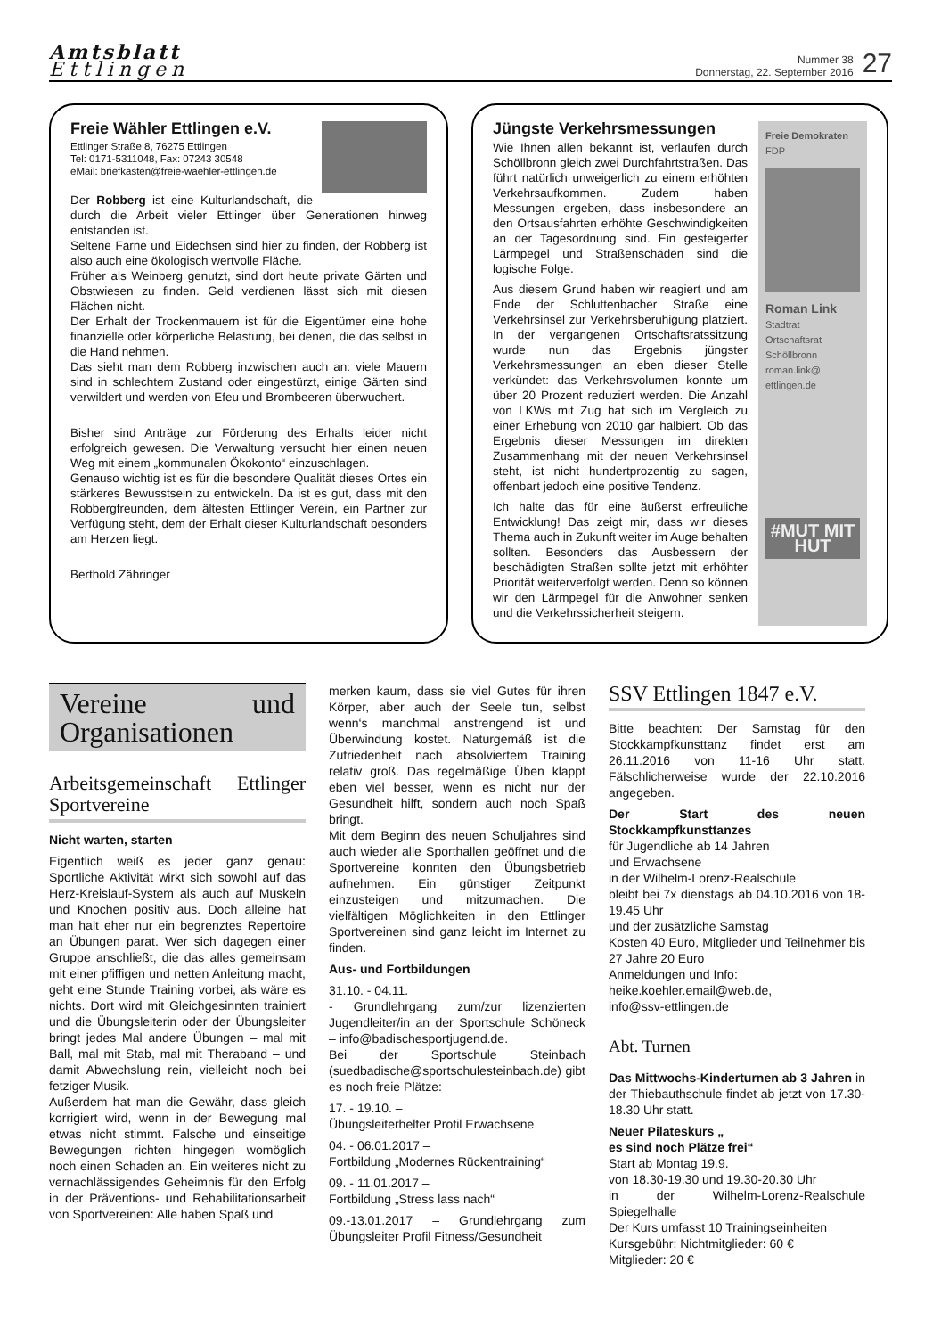Amtsblatt
Ettlingen
Nummer 38
Donnerstag, 22. September 2016
27
Freie Wähler Ettlingen e.V.
Ettlinger Straße 8, 76275 Ettlingen
Tel: 0171-5311048, Fax: 07243 30548
eMail: briefkasten@freie-waehler-ettlingen.de
Der Robberg ist eine Kulturlandschaft, die durch die Arbeit vieler Ettlinger über Generationen hinweg entstanden ist.
Seltene Farne und Eidechsen sind hier zu finden, der Robberg ist also auch eine ökologisch wertvolle Fläche.
Früher als Weinberg genutzt, sind dort heute private Gärten und Obstwiesen zu finden. Geld verdienen lässt sich mit diesen Flächen nicht.
Der Erhalt der Trockenmauern ist für die Eigentümer eine hohe finanzielle oder körperliche Belastung, bei denen, die das selbst in die Hand nehmen.
Das sieht man dem Robberg inzwischen auch an: viele Mauern sind in schlechtem Zustand oder eingestürzt, einige Gärten sind verwildert und werden von Efeu und Brombeeren überwuchert.
Bisher sind Anträge zur Förderung des Erhalts leider nicht erfolgreich gewesen. Die Verwaltung versucht hier einen neuen Weg mit einem „kommunalen Ökokonto“ einzuschlagen.
Genauso wichtig ist es für die besondere Qualität dieses Ortes ein stärkeres Bewusstsein zu entwickeln. Da ist es gut, dass mit den Robbergfreunden, dem ältesten Ettlinger Verein, ein Partner zur Verfügung steht, dem der Erhalt dieser Kulturlandschaft besonders am Herzen liegt.
Berthold Zähringer
Jüngste Verkehrsmessungen
Wie Ihnen allen bekannt ist, verlaufen durch Schöllbronn gleich zwei Durchfahrtstraßen. Das führt natürlich unweigerlich zu einem erhöhten Verkehrsaufkommen. Zudem haben Messungen ergeben, dass insbesondere an den Ortsausfahrten erhöhte Geschwindigkeiten an der Tagesordnung sind. Ein gesteigerter Lärmpegel und Straßenschäden sind die logische Folge.
Aus diesem Grund haben wir reagiert und am Ende der Schluttenbacher Straße eine Verkehrsinsel zur Verkehrsberuhigung platziert. In der vergangenen Ortschaftsratssitzung wurde nun das Ergebnis jüngster Verkehrsmessungen an eben dieser Stelle verkündet: das Verkehrsvolumen konnte um über 20 Prozent reduziert werden. Die Anzahl von LKWs mit Zug hat sich im Vergleich zu einer Erhebung von 2010 gar halbiert. Ob das Ergebnis dieser Messungen im direkten Zusammenhang mit der neuen Verkehrsinsel steht, ist nicht hundertprozentig zu sagen, offenbart jedoch eine positive Tendenz.
Ich halte das für eine äußerst erfreuliche Entwicklung! Das zeigt mir, dass wir dieses Thema auch in Zukunft weiter im Auge behalten sollten. Besonders das Ausbessern der beschädigten Straßen sollte jetzt mit erhöhter Priorität weiterverfolgt werden. Denn so können wir den Lärmpegel für die Anwohner senken und die Verkehrssicherheit steigern.
Freie Demokraten
FDP
Roman Link
Stadtrat
Ortschaftsrat
Schöllbronn
roman.link@
ettlingen.de
#MUT MIT HUT
Vereine und Organisationen
Arbeitsgemeinschaft Ettlinger Sportvereine
Nicht warten, starten
Eigentlich weiß es jeder ganz genau: Sportliche Aktivität wirkt sich sowohl auf das Herz-Kreislauf-System als auch auf Muskeln und Knochen positiv aus. Doch alleine hat man halt eher nur ein begrenztes Repertoire an Übungen parat. Wer sich dagegen einer Gruppe anschließt, die das alles gemeinsam mit einer pfiffigen und netten Anleitung macht, geht eine Stunde Training vorbei, als wäre es nichts. Dort wird mit Gleichgesinnten trainiert und die Übungsleiterin oder der Übungsleiter bringt jedes Mal andere Übungen – mal mit Ball, mal mit Stab, mal mit Theraband – und damit Abwechslung rein, vielleicht noch bei fetziger Musik.
Außerdem hat man die Gewähr, dass gleich korrigiert wird, wenn in der Bewegung mal etwas nicht stimmt. Falsche und einseitige Bewegungen richten hingegen womöglich noch einen Schaden an. Ein weiteres nicht zu vernachlässigendes Geheimnis für den Erfolg in der Präventions- und Rehabilitationsarbeit von Sportvereinen: Alle haben Spaß und
merken kaum, dass sie viel Gutes für ihren Körper, aber auch der Seele tun, selbst wenn‘s manchmal anstrengend ist und Überwindung kostet. Naturgemäß ist die Zufriedenheit nach absolviertem Training relativ groß. Das regelmäßige Üben klappt eben viel besser, wenn es nicht nur der Gesundheit hilft, sondern auch noch Spaß bringt.
Mit dem Beginn des neuen Schuljahres sind auch wieder alle Sporthallen geöffnet und die Sportvereine konnten den Übungsbetrieb aufnehmen. Ein günstiger Zeitpunkt einzusteigen und mitzumachen. Die vielfältigen Möglichkeiten in den Ettlinger Sportvereinen sind ganz leicht im Internet zu finden.
Aus- und Fortbildungen
31.10. - 04.11.
- Grundlehrgang zum/zur lizenzierten Jugendleiter/in an der Sportschule Schöneck – info@badischesportjugend.de.
Bei der Sportschule Steinbach (suedbadische@sportschulesteinbach.de) gibt es noch freie Plätze:
17. - 19.10. –
Übungsleiterhelfer Profil Erwachsene
04. - 06.01.2017 –
Fortbildung „Modernes Rückentraining“
09. - 11.01.2017 –
Fortbildung „Stress lass nach“
09.-13.01.2017 – Grundlehrgang zum Übungsleiter Profil Fitness/Gesundheit
SSV Ettlingen 1847 e.V.
Bitte beachten: Der Samstag für den Stockkampfkunsttanz findet erst am 26.11.2016 von 11-16 Uhr statt. Fälschlicherweise wurde der 22.10.2016 angegeben.
Der Start des neuen Stockkampfkunsttanzes
für Jugendliche ab 14 Jahren
und Erwachsene
in der Wilhelm-Lorenz-Realschule
bleibt bei 7x dienstags ab 04.10.2016 von 18-19.45 Uhr
und der zusätzliche Samstag
Kosten 40 Euro, Mitglieder und Teilnehmer bis 27 Jahre 20 Euro
Anmeldungen und Info:
heike.koehler.email@web.de,
info@ssv-ettlingen.de
Abt. Turnen
Das Mittwochs-Kinderturnen ab 3 Jahren in der Thiebauthschule findet ab jetzt von 17.30-18.30 Uhr statt.
Neuer Pilateskurs „
es sind noch Plätze frei“
Start ab Montag 19.9.
von 18.30-19.30 und 19.30-20.30 Uhr
in der Wilhelm-Lorenz-Realschule Spiegelhalle
Der Kurs umfasst 10 Trainingseinheiten
Kursgebühr: Nichtmitglieder: 60 €
Mitglieder: 20 €